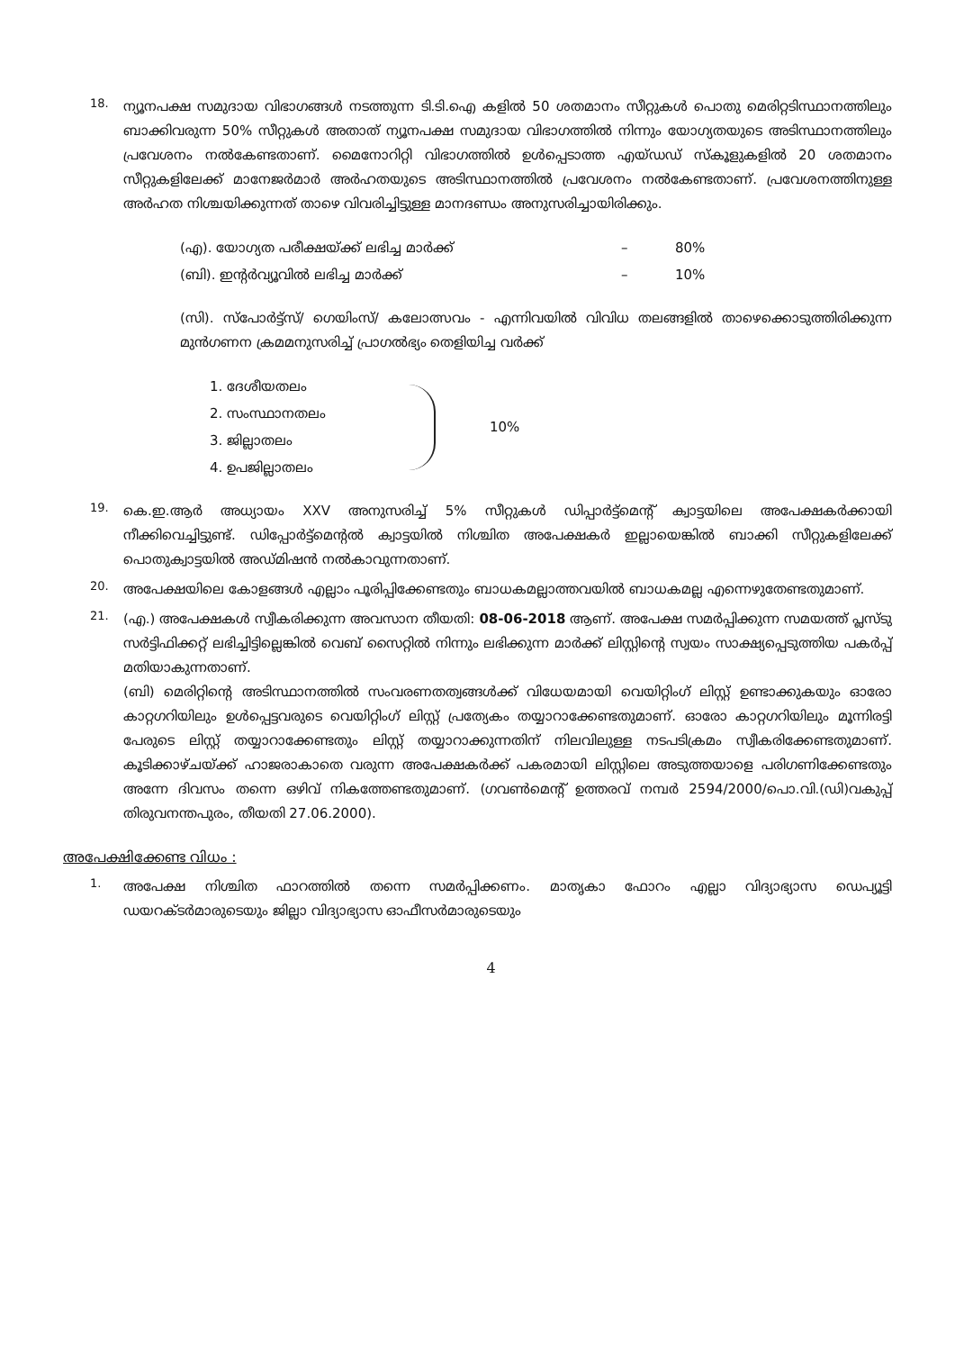18.
ന്യൂനപക്ഷ സമുദായ വിഭാഗങ്ങൾ നടത്തുന്ന ടി.ടി.ഐ കളിൽ 50 ശതമാനം സീറ്റുകൾ പൊതു മെരിറ്റടിസ്ഥാനത്തിലും ബാക്കിവരുന്ന 50% സീറ്റുകൾ അതാത് ന്യൂനപക്ഷ സമുദായ വിഭാഗത്തിൽ നിന്നും യോഗ്യതയുടെ അടിസ്ഥാനത്തിലും പ്രവേശനം നൽകേണ്ടതാണ്. മൈനോറിറ്റി വിഭാഗത്തിൽ ഉൾപ്പെടാത്ത എയ്ഡഡ് സ്കൂളുകളിൽ 20 ശതമാനം സീറ്റുകളിലേക്ക് മാനേജർമാർ അർഹതയുടെ അടിസ്ഥാനത്തിൽ പ്രവേശനം നൽകേണ്ടതാണ്. പ്രവേശനത്തിനുള്ള അർഹത നിശ്ചയിക്കുന്നത് താഴെ വിവരിച്ചിട്ടുള്ള മാനദണ്ഡം അനുസരിച്ചായിരിക്കും.
(എ). യോഗ്യത പരീക്ഷയ്ക്ക് ലഭിച്ച മാർക്ക് – 80%
(ബി). ഇന്റർവ്യൂവിൽ ലഭിച്ച മാർക്ക് – 10%
(സി). സ്പോർട്ട്സ്/ ഗെയിംസ്/ കലോത്സവം - എന്നിവയിൽ വിവിധ തലങ്ങളിൽ താഴെക്കൊടുത്തിരിക്കുന്ന മുൻഗണന ക്രമമനുസരിച്ച് പ്രാഗൽഭ്യം തെളിയിച്ച വർക്ക്
1. ദേശീയതലം
2. സംസ്ഥാനതലം
3. ജില്ലാതലം
4. ഉപജില്ലാതലം
10%
19.
കെ.ഇ.ആർ അധ്യായം XXV അനുസരിച്ച് 5% സീറ്റുകൾ ഡിപ്പാർട്ട്മെന്റ് ക്വാട്ടയിലെ അപേക്ഷകർക്കായി നീക്കിവെച്ചിട്ടുണ്ട്. ഡിപ്പോർട്ട്മെന്റൽ ക്വാട്ടയിൽ നിശ്ചിത അപേക്ഷകർ ഇല്ലായെങ്കിൽ ബാക്കി സീറ്റുകളിലേക്ക് പൊതുക്വാട്ടയിൽ അഡ്മിഷൻ നൽകാവുന്നതാണ്.
20.
അപേക്ഷയിലെ കോളങ്ങൾ എല്ലാം പൂരിപ്പിക്കേണ്ടതും ബാധകമല്ലാത്തവയിൽ ബാധകമല്ല എന്നെഴുതേണ്ടതുമാണ്.
21.
(എ.) അപേക്ഷകൾ സ്വീകരിക്കുന്ന അവസാന തീയതി: 08-06-2018 ആണ്. അപേക്ഷ സമർപ്പിക്കുന്ന സമയത്ത് പ്ലസ്ടു സർട്ടിഫിക്കറ്റ് ലഭിച്ചിട്ടില്ലെങ്കിൽ വെബ് സൈറ്റിൽ നിന്നും ലഭിക്കുന്ന മാർക്ക് ലിസ്റ്റിന്റെ സ്വയം സാക്ഷ്യപ്പെടുത്തിയ പകർപ്പ് മതിയാകുന്നതാണ്.
(ബി) മെരിറ്റിന്റെ അടിസ്ഥാനത്തിൽ സംവരണതത്വങ്ങൾക്ക് വിധേയമായി വെയിറ്റിംഗ് ലിസ്റ്റ് ഉണ്ടാക്കുകയും ഓരോ കാറ്റഗറിയിലും ഉൾപ്പെട്ടവരുടെ വെയിറ്റിംഗ് ലിസ്റ്റ് പ്രത്യേകം തയ്യാറാക്കേണ്ടതുമാണ്. ഓരോ കാറ്റഗറിയിലും മൂന്നിരട്ടി പേരുടെ ലിസ്റ്റ് തയ്യാറാക്കേണ്ടതും ലിസ്റ്റ് തയ്യാറാക്കുന്നതിന് നിലവിലുള്ള നടപടിക്രമം സ്വീകരിക്കേണ്ടതുമാണ്. കൂടിക്കാഴ്ചയ്ക്ക് ഹാജരാകാതെ വരുന്ന അപേക്ഷകർക്ക് പകരമായി ലിസ്റ്റിലെ അടുത്തയാളെ പരിഗണിക്കേണ്ടതും അന്നേ ദിവസം തന്നെ ഒഴിവ് നികത്തേണ്ടതുമാണ്. (ഗവൺമെന്റ് ഉത്തരവ് നമ്പർ 2594/2000/പൊ.വി.(ഡി)വകുപ്പ് തിരുവനന്തപുരം, തീയതി 27.06.2000).
അപേക്ഷിക്കേണ്ട വിധം :
1.
അപേക്ഷ നിശ്ചിത ഫാറത്തിൽ തന്നെ സമർപ്പിക്കണം. മാതൃകാ ഫോറം എല്ലാ വിദ്യാഭ്യാസ ഡെപ്യൂട്ടി ഡയറക്ടർമാരുടെയും ജില്ലാ വിദ്യാഭ്യാസ ഓഫീസർമാരുടെയും
4